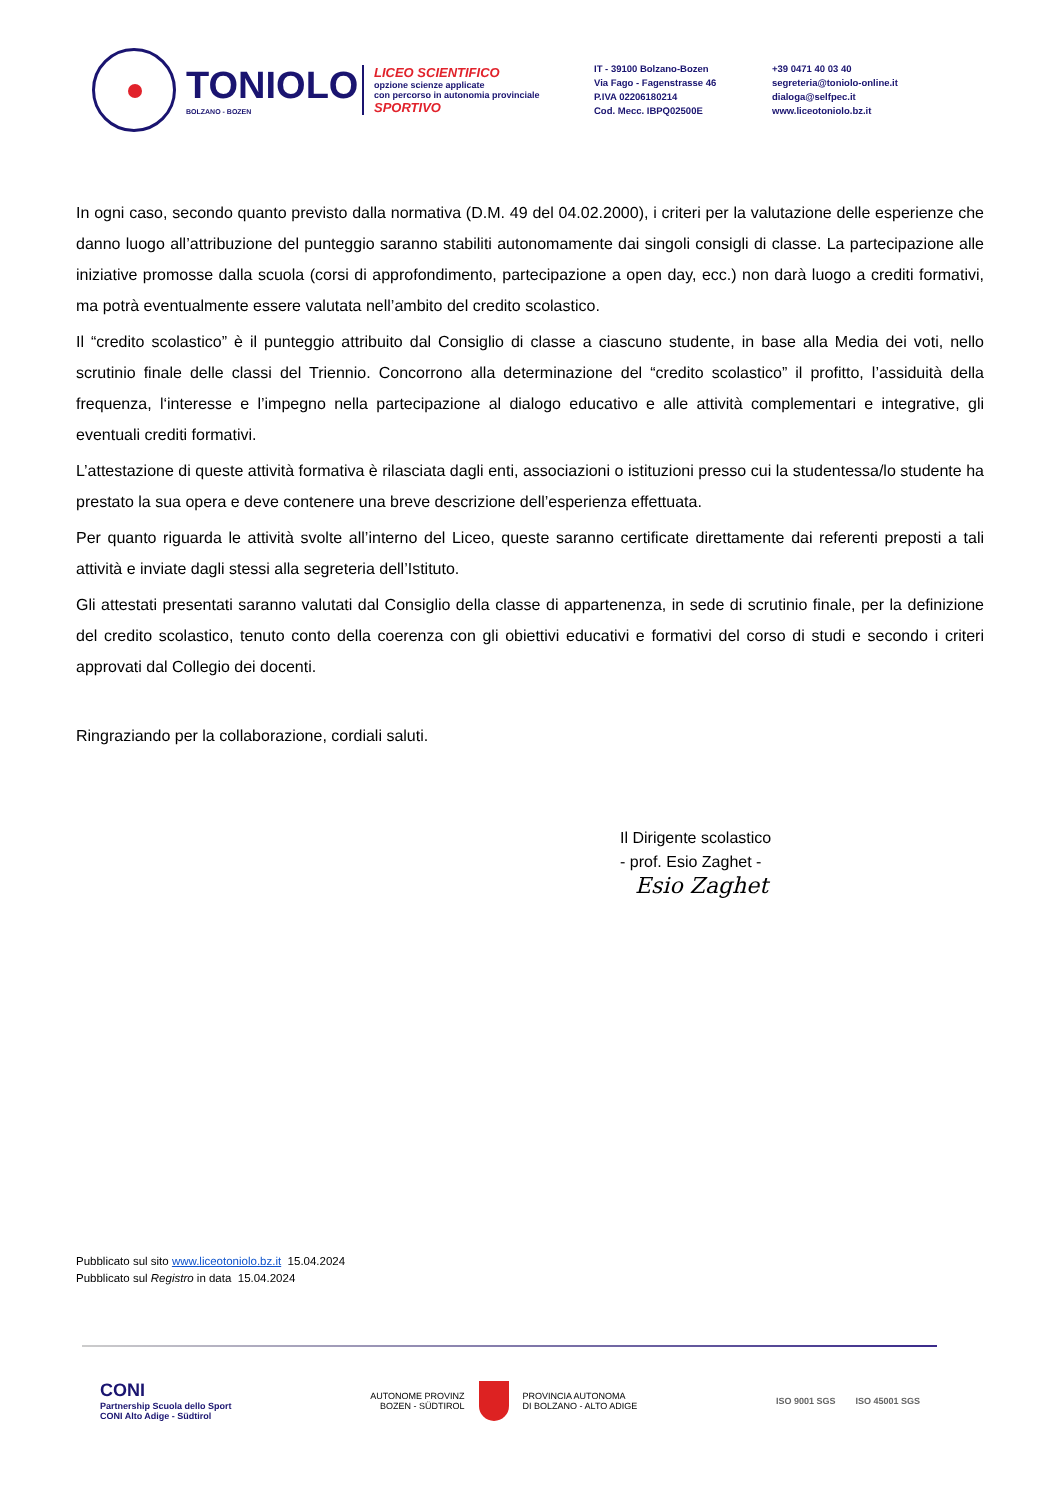TONIOLO
BOLZANO - BOZEN
LICEO SCIENTIFICO
opzione scienze applicate
con percorso in autonomia provinciale
SPORTIVO
IT - 39100 Bolzano-Bozen
Via Fago - Fagenstrasse 46
P.IVA 02206180214
Cod. Mecc. IBPQ02500E
+39 0471 40 03 40
segreteria@toniolo-online.it
dialoga@selfpec.it
www.liceotoniolo.bz.it
In ogni caso, secondo quanto previsto dalla normativa (D.M. 49 del 04.02.2000), i criteri per la valutazione delle esperienze che danno luogo all’attribuzione del punteggio saranno stabiliti autonomamente dai singoli consigli di classe. La partecipazione alle iniziative promosse dalla scuola (corsi di approfondimento, partecipazione a open day, ecc.) non darà luogo a crediti formativi, ma potrà eventualmente essere valutata nell’ambito del credito scolastico.
Il “credito scolastico” è il punteggio attribuito dal Consiglio di classe a ciascuno studente, in base alla Media dei voti, nello scrutinio finale delle classi del Triennio. Concorrono alla determinazione del “credito scolastico” il profitto, l’assiduità della frequenza, l‘interesse e l’impegno nella partecipazione al dialogo educativo e alle attività complementari e integrative, gli eventuali crediti formativi.
L’attestazione di queste attività formativa è rilasciata dagli enti, associazioni o istituzioni presso cui la studentessa/lo studente ha prestato la sua opera e deve contenere una breve descrizione dell’esperienza effettuata.
Per quanto riguarda le attività svolte all’interno del Liceo, queste saranno certificate direttamente dai referenti preposti a tali attività e inviate dagli stessi alla segreteria dell’Istituto.
Gli attestati presentati saranno valutati dal Consiglio della classe di appartenenza, in sede di scrutinio finale, per la definizione del credito scolastico, tenuto conto della coerenza con gli obiettivi educativi e formativi del corso di studi e secondo i criteri approvati dal Collegio dei docenti.
Ringraziando per la collaborazione, cordiali saluti.
Il Dirigente scolastico
- prof. Esio Zaghet -
Esio Zaghet
Pubblicato sul sito www.liceotoniolo.bz.it 15.04.2024
Pubblicato sul Registro in data 15.04.2024
CONI
Partnership Scuola dello Sport
CONI Alto Adige - Südtirol
AUTONOME PROVINZ
BOZEN - SÜDTIROL
PROVINCIA AUTONOMA
DI BOLZANO - ALTO ADIGE
ISO 9001 SGS ISO 45001 SGS